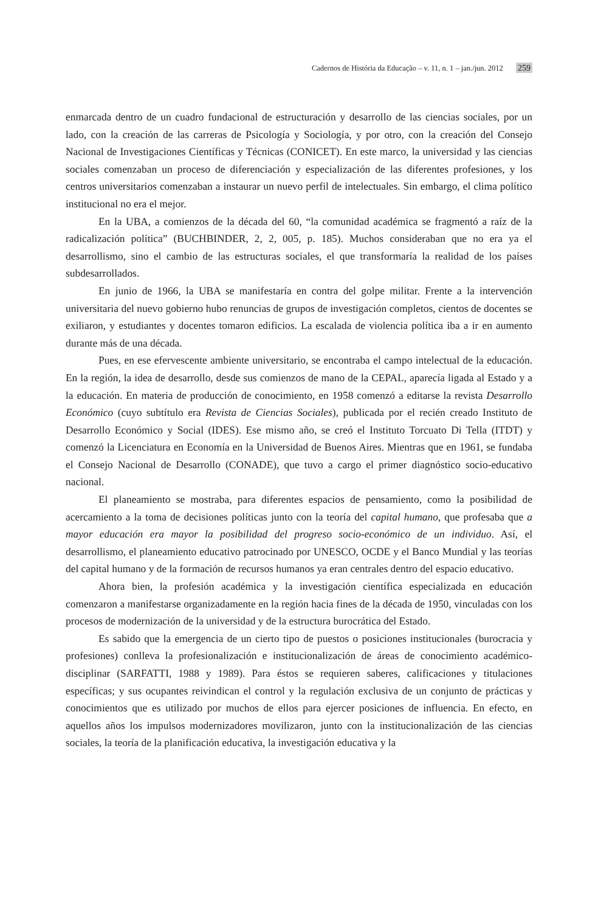Cadernos de História da Educação – v. 11, n. 1 – jan./jun. 2012 259
enmarcada dentro de un cuadro fundacional de estructuración y desarrollo de las ciencias sociales, por un lado, con la creación de las carreras de Psicología y Sociología, y por otro, con la creación del Consejo Nacional de Investigaciones Científicas y Técnicas (CONICET). En este marco, la universidad y las ciencias sociales comenzaban un proceso de diferenciación y especialización de las diferentes profesiones, y los centros universitarios comenzaban a instaurar un nuevo perfil de intelectuales. Sin embargo, el clima político institucional no era el mejor.
En la UBA, a comienzos de la década del 60, “la comunidad académica se fragmentó a raíz de la radicalización política” (BUCHBINDER, 2, 2, 005, p. 185). Muchos consideraban que no era ya el desarrollismo, sino el cambio de las estructuras sociales, el que transformaría la realidad de los países subdesarrollados.
En junio de 1966, la UBA se manifestaría en contra del golpe militar. Frente a la intervención universitaria del nuevo gobierno hubo renuncias de grupos de investigación completos, cientos de docentes se exiliaron, y estudiantes y docentes tomaron edificios. La escalada de violencia política iba a ir en aumento durante más de una década.
Pues, en ese efervescente ambiente universitario, se encontraba el campo intelectual de la educación. En la región, la idea de desarrollo, desde sus comienzos de mano de la CEPAL, aparecía ligada al Estado y a la educación. En materia de producción de conocimiento, en 1958 comenzó a editarse la revista Desarrollo Económico (cuyo subtítulo era Revista de Ciencias Sociales), publicada por el recién creado Instituto de Desarrollo Económico y Social (IDES). Ese mismo año, se creó el Instituto Torcuato Di Tella (ITDT) y comenzó la Licenciatura en Economía en la Universidad de Buenos Aires. Mientras que en 1961, se fundaba el Consejo Nacional de Desarrollo (CONADE), que tuvo a cargo el primer diagnóstico socio-educativo nacional.
El planeamiento se mostraba, para diferentes espacios de pensamiento, como la posibilidad de acercamiento a la toma de decisiones políticas junto con la teoría del capital humano, que profesaba que a mayor educación era mayor la posibilidad del progreso socio-económico de un individuo. Así, el desarrollismo, el planeamiento educativo patrocinado por UNESCO, OCDE y el Banco Mundial y las teorías del capital humano y de la formación de recursos humanos ya eran centrales dentro del espacio educativo.
Ahora bien, la profesión académica y la investigación científica especializada en educación comenzaron a manifestarse organizadamente en la región hacia fines de la década de 1950, vinculadas con los procesos de modernización de la universidad y de la estructura burocrática del Estado.
Es sabido que la emergencia de un cierto tipo de puestos o posiciones institucionales (burocracia y profesiones) conlleva la profesionalización e institucionalización de áreas de conocimiento académico-disciplinar (SARFATTI, 1988 y 1989). Para éstos se requieren saberes, calificaciones y titulaciones específicas; y sus ocupantes reivindican el control y la regulación exclusiva de un conjunto de prácticas y conocimientos que es utilizado por muchos de ellos para ejercer posiciones de influencia. En efecto, en aquellos años los impulsos modernizadores movilizaron, junto con la institucionalización de las ciencias sociales, la teoría de la planificación educativa, la investigación educativa y la